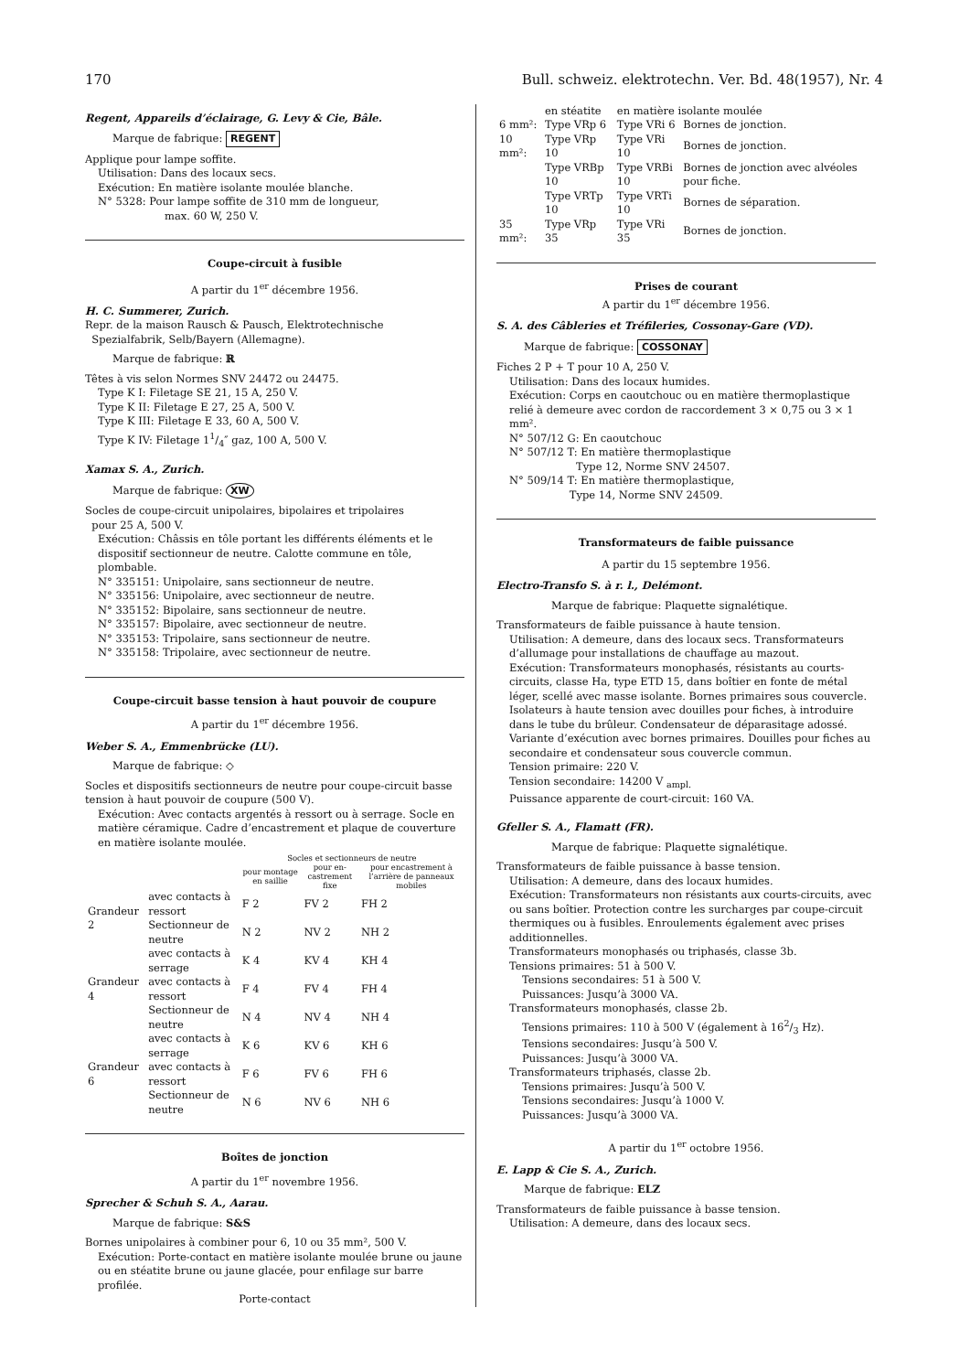170 Bull. schweiz. elektrotechn. Ver. Bd. 48(1957), Nr. 4
Regent, Appareils d’éclairage, G. Levy & Cie, Bâle.
Marque de fabrique: REGENT
Applique pour lampe soffite.
Utilisation: Dans des locaux secs.
Exécution: En matière isolante moulée blanche.
N° 5328: Pour lampe soffite de 310 mm de longueur,
max. 60 W, 250 V.
Coupe-circuit à fusible
A partir du 1<sup>er</sup> décembre 1956.
H. C. Summerer, Zurich.
Repr. de la maison Rausch & Pausch, Elektrotechnische
Spezialfabrik, Selb/Bayern (Allemagne).
Marque de fabrique: ℝ
Têtes à vis selon Normes SNV 24472 ou 24475.
Type K I: Filetage SE 21, 15 A, 250 V.
Type K II: Filetage E 27, 25 A, 500 V.
Type K III: Filetage E 33, 60 A, 500 V.
Type K IV: Filetage 11/4″ gaz, 100 A, 500 V.
Xamax S. A., Zurich.
Marque de fabrique: XW
Socles de coupe-circuit unipolaires, bipolaires et tripolaires
pour 25 A, 500 V.
Exécution: Châssis en tôle portant les différents éléments et le dispositif sectionneur de neutre. Calotte commune en tôle, plombable.
N° 335151: Unipolaire, sans sectionneur de neutre.
N° 335156: Unipolaire, avec sectionneur de neutre.
N° 335152: Bipolaire, sans sectionneur de neutre.
N° 335157: Bipolaire, avec sectionneur de neutre.
N° 335153: Tripolaire, sans sectionneur de neutre.
N° 335158: Tripolaire, avec sectionneur de neutre.
Coupe-circuit basse tension à haut pouvoir de coupure
A partir du 1<sup>er</sup> décembre 1956.
Weber S. A., Emmenbrücke (LU).
Marque de fabrique: ◇
Socles et dispositifs sectionneurs de neutre pour coupe-circuit basse tension à haut pouvoir de coupure (500 V).
Exécution: Avec contacts argentés à ressort ou à serrage. Socle en matière céramique. Cadre d’encastrement et plaque de couverture en matière isolante moulée.
| | | Socles et sectionneurs de neutre | | |
| --- | --- | --- | --- | --- |
| | | pour montage en saillie | pour en­castre­ment fixe | pour encas­trement à l’arrière de panneaux mobiles |
| Grandeur 2 | avec contacts à ressort | F 2 | FV 2 | FH 2 |
| | Sectionneur de neutre | N 2 | NV 2 | NH 2 |
| Grandeur 4 | avec contacts à serrage | K 4 | KV 4 | KH 4 |
| | avec contacts à ressort | F 4 | FV 4 | FH 4 |
| | Sectionneur de neutre | N 4 | NV 4 | NH 4 |
| Grandeur 6 | avec contacts à serrage | K 6 | KV 6 | KH 6 |
| | avec contacts à ressort | F 6 | FV 6 | FH 6 |
| | Sectionneur de neutre | N 6 | NV 6 | NH 6 |
Boîtes de jonction
A partir du 1<sup>er</sup> novembre 1956.
Sprecher & Schuh S. A., Aarau.
Marque de fabrique: S&S
Bornes unipolaires à combiner pour 6, 10 ou 35 mm², 500 V.
Exécution: Porte-contact en matière isolante moulée brune ou jaune ou en stéatite brune ou jaune glacée, pour enfilage sur barre profilée.
Porte-contact
| | en stéatite | en matière isolante moulée | |
| 6 mm²: | Type VRp 6 | Type VRi 6 | Bornes de jonction. |
| 10 mm²: | Type VRp 10 | Type VRi 10 | Bornes de jonction. |
| | Type VRBp 10 | Type VRBi 10 | Bornes de jonction avec alvéoles pour fiche. |
| | Type VRTp 10 | Type VRTi 10 | Bornes de séparation. |
| 35 mm²: | Type VRp 35 | Type VRi 35 | Bornes de jonction. |
Prises de courant
A partir du 1<sup>er</sup> décembre 1956.
S. A. des Câbleries et Tréfileries, Cossonay-Gare (VD).
Marque de fabrique: COSSONAY
Fiches 2 P + T pour 10 A, 250 V.
Utilisation: Dans des locaux humides.
Exécution: Corps en caoutchouc ou en matière thermoplastique relié à demeure avec cordon de raccordement 3 × 0,75 ou 3 × 1 mm².
N° 507/12 G: En caoutchouc
N° 507/12 T: En matière thermoplastique
Type 12, Norme SNV 24507.
N° 509/14 T: En matière thermoplastique,
Type 14, Norme SNV 24509.
Transformateurs de faible puissance
A partir du 15 septembre 1956.
Electro-Transfo S. à r. l., Delémont.
Marque de fabrique: Plaquette signalétique.
Transformateurs de faible puissance à haute tension.
Utilisation: A demeure, dans des locaux secs. Transformateurs d’allumage pour installations de chauffage au mazout.
Exécution: Transformateurs monophasés, résistants au courts-circuits, classe Ha, type ETD 15, dans boîtier en fonte de métal léger, scellé avec masse isolante. Bornes primaires sous couvercle. Isolateurs à haute tension avec douilles pour fiches, à introduire dans le tube du brûleur. Condensateur de déparasitage adossé. Variante d’exécution avec bornes primaires. Douilles pour fiches au secondaire et condensateur sous couvercle commun.
Tension primaire: 220 V.
Tension secondaire: 14200 V <sub>ampl.</sub>
Puissance apparente de court-circuit: 160 VA.
Gfeller S. A., Flamatt (FR).
Marque de fabrique: Plaquette signalétique.
Transformateurs de faible puissance à basse tension.
Utilisation: A demeure, dans des locaux humides.
Exécution: Transformateurs non résistants aux courts-circuits, avec ou sans boîtier. Protection contre les surcharges par coupe-circuit thermiques ou à fusibles. Enroulements également avec prises additionnelles.
Transformateurs monophasés ou triphasés, classe 3b.
Tensions primaires: 51 à 500 V.
Tensions secondaires: 51 à 500 V.
Puissances: Jusqu’à 3000 VA.
Transformateurs monophasés, classe 2b.
Tensions primaires: 110 à 500 V (également à 162/3 Hz).
Tensions secondaires: Jusqu’à 500 V.
Puissances: Jusqu’à 3000 VA.
Transformateurs triphasés, classe 2b.
Tensions primaires: Jusqu’à 500 V.
Tensions secondaires: Jusqu’à 1000 V.
Puissances: Jusqu’à 3000 VA.
A partir du 1<sup>er</sup> octobre 1956.
E. Lapp & Cie S. A., Zurich.
Marque de fabrique: ELZ
Transformateurs de faible puissance à basse tension.
Utilisation: A demeure, dans des locaux secs.